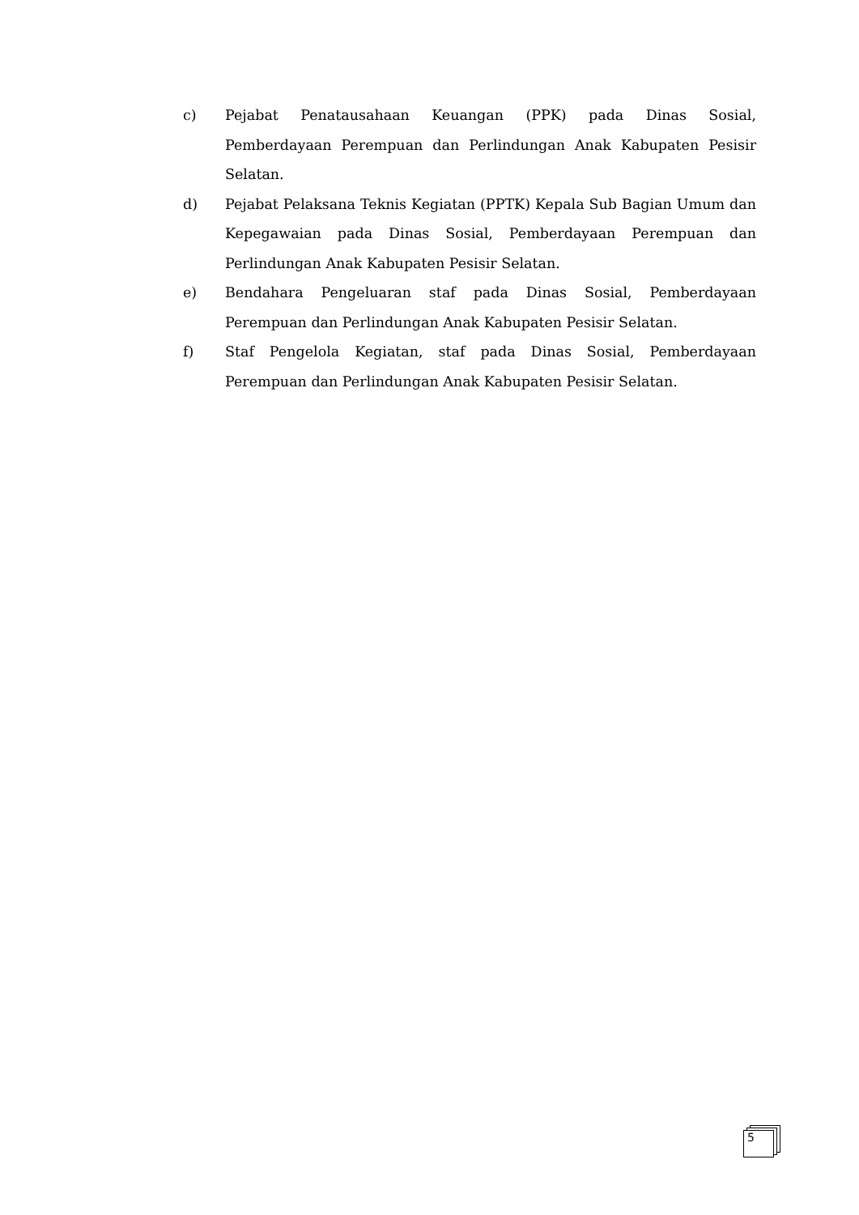c) Pejabat Penatausahaan Keuangan (PPK) pada Dinas Sosial, Pemberdayaan Perempuan dan Perlindungan Anak Kabupaten Pesisir Selatan.
d) Pejabat Pelaksana Teknis Kegiatan (PPTK) Kepala Sub Bagian Umum dan Kepegawaian pada Dinas Sosial, Pemberdayaan Perempuan dan Perlindungan Anak Kabupaten Pesisir Selatan.
e) Bendahara Pengeluaran staf pada Dinas Sosial, Pemberdayaan Perempuan dan Perlindungan Anak Kabupaten Pesisir Selatan.
f) Staf Pengelola Kegiatan, staf pada Dinas Sosial, Pemberdayaan Perempuan dan Perlindungan Anak Kabupaten Pesisir Selatan.
5